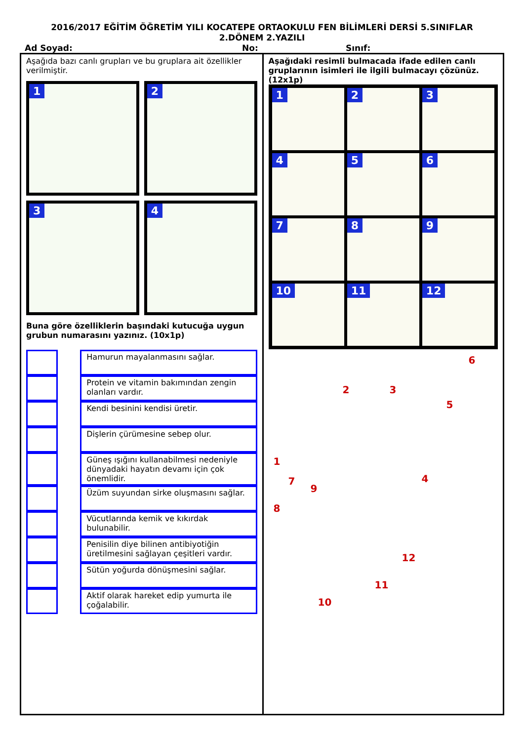2016/2017 EĞİTİM ÖĞRETİM YILI KOCATEPE ORTAOKULU FEN BİLİMLERİ DERSİ 5.SINIFLAR
2.DÖNEM 2.YAZILI
Ad Soyad: No: Sınıf:
Aşağıda bazı canlı grupları ve bu gruplara ait özellikler verilmiştir.
1
2
3
4
Buna göre özelliklerin başındaki kutucuğa uygun grubun numarasını yazınız. (10x1p)
| | | Hamurun mayalanmasını sağlar. |
| | | Protein ve vitamin bakımından zengin olanları vardır. |
| | | Kendi besinini kendisi üretir. |
| | | Dişlerin çürümesine sebep olur. |
| | | Güneş ışığını kullanabilmesi nedeniyle dünyadaki hayatın devamı için çok önemlidir. |
| | | Üzüm suyundan sirke oluşmasını sağlar. |
| | | Vücutlarında kemik ve kıkırdak bulunabilir. |
| | | Penisilin diye bilinen antibiyotiğin üretilmesini sağlayan çeşitleri vardır. |
| | | Sütün yoğurda dönüşmesini sağlar. |
| | | Aktif olarak hareket edip yumurta ile çoğalabilir. |
Aşağıdaki resimli bulmacada ifade edilen canlı gruplarının isimleri ile ilgili bulmacayı çözünüz. (12x1p)
1
2
3
4
5
6
7
8
9
10
11
12
6
2 3
5
1
4 7
9
8
12
11
10